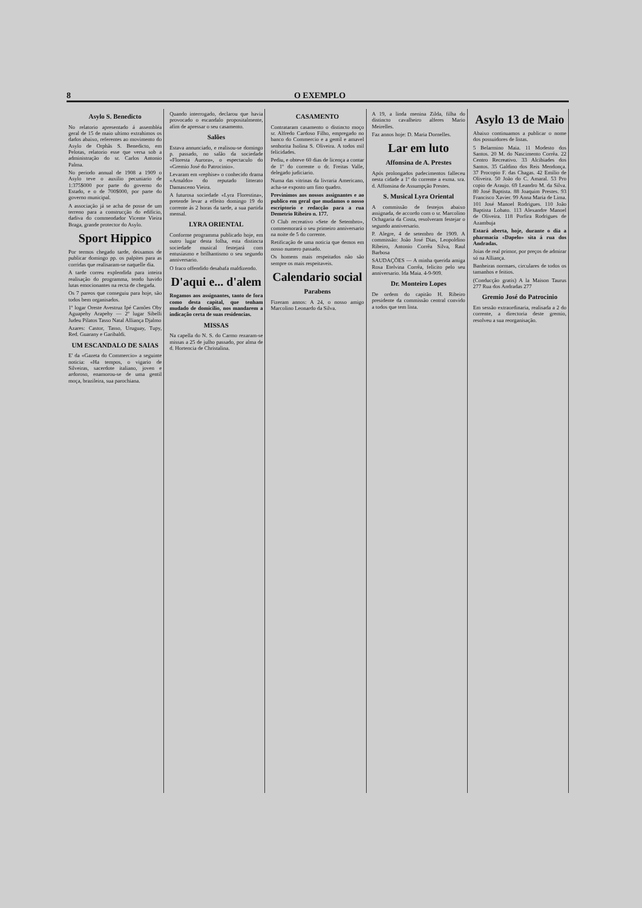8 O EXEMPLO
Asylo S. Benedicto
No relatorio apresentado á assembléa geral de 15 de maio ultimo extrahimos os dados abaixo, referentes ao movimento do Asylo de Orphãs S. Benedicto, em Pelotas, relatorio esse que versa sob a administração do sr. Carlos Antonio Palma.
No periodo annual de 1908 a 1909 o Asylo teve o auxilio pecuniario de 1:375$000 por parte do governo do Estado, e o de 700$000, por parte do governo municipal.
A associação já se acha de posse de um terreno para a construcção do edificio, dadiva do commendador Vicente Vieira Braga, grande protector do Asylo.
Sport Hippico
Por termos chegado tarde, deixamos de publicar domingo pp. os palpites para as corridas que realisaram-se naquelle dia.
A tarde correu explendida para inteira realisação do programma, tendo havido lutas emocionantes na recta de chegada.
Os 7 pareos que conseguiu para hoje, são todos bem organisados.
1º logar Oreste Avestruz Ipé Camões Oby Aguapehy Arapehy — 2º lugar Sibelli Judeu Pilatos Tasso Natal Alliança Djalmo
Azares: Castor, Tasso, Uruguay, Tupy, Red. Guarany e Garibaldi.
UM ESCANDALO DE SAIAS
E' da «Gazeta do Commercio» a seguinte noticia: «Ha tempos, o vigario de Silveiras, sacerdote italiano, joven e ardoroso, enamorou-se de uma gentil moça, brazileira, sua parochiana.
Quando interrogado, declarou que havia provocado o escandalo propositalmente, afim de apressar o seu casamento.
Salões
Estava annunciado, e realisou-se domingo p. passado, no salão da sociedade «Floresta Aurora», o espectaculo do «Gremio José do Patrocinio».
Levaram em «rephise» o conhecido drama «Arnaldo» do reputado litterato Damasceno Vieira.
A futurosa sociedade «Lyra Florestina», pretende levar a effeito domingo 19 do corrente ás 2 horas da tarde, a sua partida mensal.
LYRA ORIENTAL
Conforme programma publicado hoje, em outro lugar desta folha, esta distincta sociedade musical festejará com entusiasmo e brilhantismo o seu segundo anniversario.
O fraco offendido desabafa maldizendo.
D'aqui e... d'alem
Rogamos aos assignantes, tanto de fora como desta capital, que tenham mudado de domicilio, nos mandarem a indicação certa de suas residencias.
MISSAS
Na capella do N. S. do Carmo rezaram-se missas a 25 de julho passado, por alma de d. Hortencia de Christalina.
CASAMENTO
Contrataram casamento o distincto moço sr. Alfredo Cardoso Filho, empregado no banco do Commercio e a gentil e amavel senhorita Isolina S. Oliveira. A todos mil felicidades.
Pediu, e obteve 60 dias de licença a contar de 1º do corrente o dr. Freitas Valle, delegado judiciario.
Numa das vitrinas da livraria Americano, acha-se exposto um fino quadro.
Previnimos aos nossos assignantes e ao publico em geral que mudamos o nosso escriptorio e redacção para a rua Demetrio Ribeiro n. 177.
O Club recreativo «Sete de Setembro», commemorará o seu primeiro anniversario na noite de 5 do corrente.
Retificação de uma noticia que demos em nosso numero passado.
Os homens mais respeitados não são sempre os mais respeitaveis.
Calendario social
Parabens
Fizeram annos: A 24, o nosso amigo Marcolino Leonardo da Silva.
A 19, a linda menina Zilda, filha do distincto cavalheiro alferes Mario Meirelles.
Faz annos hoje: D. Maria Dornelles.
Lar em luto
Affonsina de A. Prestes
Após prolongados padecimentos falleceu nesta cidade a 1º do corrente a exma. sra. d. Affonsina de Assumpção Prestes.
S. Musical Lyra Oriental
A commissão de festejos abaixo assignada, de accordo com o sr. Marcolino Ochagaria da Costa, resolveram festejar o segundo anniversario.
P. Alegre, 4 de setembro de 1909. A commissão: João José Dias, Leopoldino Ribeiro, Antonio Corrêa Silva, Raul Barbosa
SAUDAÇÕES — A minha querida amiga Rosa Etelvina Corrêa, felicito pelo seu anniversario. Ida Maia. 4-9-909.
Dr. Monteiro Lopes
De ordem do capitão H. Ribeiro presidente da commissão central convido a todos que tem lista.
Asylo 13 de Maio
Abaixo continuamos a publicar o nome dos possuidores de listas.
5 Belarmino Maia. 11 Modesto dos Santos. 20 M. do Nascimento Corrêa. 22 Centro Recreativo. 33 Alcibiades dos Santos. 35 Galdino dos Reis Mendonça. 37 Procopio F. das Chagas. 42 Emilio de Oliveira. 50 João do C. Amaral. 53 Pro copio de Araujo. 69 Leandro M. da Silva. 80 José Baptista. 88 Joaquim Prestes. 93 Francisco Xavier. 99 Anna Maria de Lima. 101 José Manoel Rodrigues. 110 João Baptista Lobato. 113 Alexandre Manoel de Oliveira. 118 Porfira Rodrigues de Azambuja
Estará aberta, hoje, durante o dia a pharmacia «Dapelo» sita á rua dos Andradas.
Joias de real primor, por preços de admirar só na Alliança.
Banheiras normaes, circulares de todos os tamanhos e feitios.
(Conducção gratis) A la Maison Taurus 277 Rua dos Andradas 277
Gremio José do Patrocinio
Em sessão extraordinaria, realisada a 2 do corrente, a directoria deste gremio, resolveu a sua reorganisação.